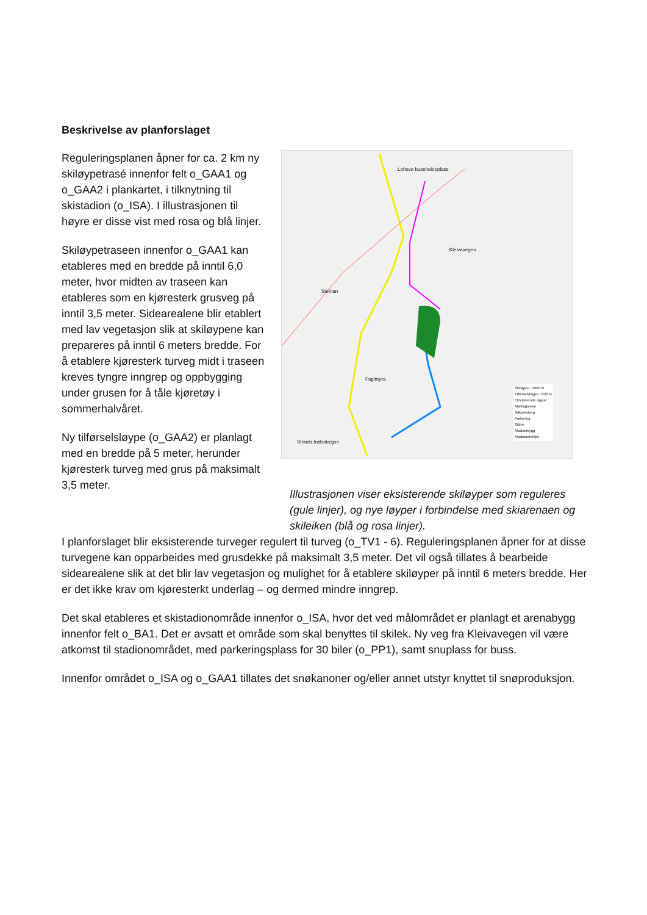Beskrivelse av planforslaget
Reguleringsplanen åpner for ca. 2 km ny skiløypetrasé innenfor felt o_GAA1 og o_GAA2 i plankartet, i tilknytning til skistadion (o_ISA). I illustrasjonen til høyre er disse vist med rosa og blå linjer.
Skiløypetraseen innenfor o_GAA1 kan etableres med en bredde på inntil 6,0 meter, hvor midten av traseen kan etableres som en kjøresterk grusveg på inntil 3,5 meter. Sidearealene blir etablert med lav vegetasjon slik at skiløypene kan prepareres på inntil 6 meters bredde. For å etablere kjøresterk turveg midt i traseen kreves tyngre inngrep og oppbygging under grusen for å tåle kjøretøy i sommerhalvåret.
Ny tilførselsløype (o_GAA2) er planlagt med en bredde på 5 meter, herunder kjøresterk turveg med grus på maksimalt 3,5 meter.
Lohove bussholdeplass
Kleivavegen
Steinan
Fuglmyra
Strinda trafostasjon
Skiløype - 1950 m
Tilførselsløype - 600 m
Eksisterende løyper
Markagrense
Adkomstveg
Parkering
Skilek
Stadionbygg
Stadionområde
Illustrasjonen viser eksisterende skiløyper som reguleres (gule linjer), og nye løyper i forbindelse med skiarenaen og skileiken (blå og rosa linjer).
I planforslaget blir eksisterende turveger regulert til turveg (o_TV1 - 6). Reguleringsplanen åpner for at disse turvegene kan opparbeides med grusdekke på maksimalt 3,5 meter. Det vil også tillates å bearbeide sidearealene slik at det blir lav vegetasjon og mulighet for å etablere skiløyper på inntil 6 meters bredde. Her er det ikke krav om kjøresterkt underlag – og dermed mindre inngrep.
Det skal etableres et skistadionområde innenfor o_ISA, hvor det ved målområdet er planlagt et arenabygg innenfor felt o_BA1. Det er avsatt et område som skal benyttes til skilek. Ny veg fra Kleivavegen vil være atkomst til stadionområdet, med parkeringsplass for 30 biler (o_PP1), samt snuplass for buss.
Innenfor området o_ISA og o_GAA1 tillates det snøkanoner og/eller annet utstyr knyttet til snøproduksjon.